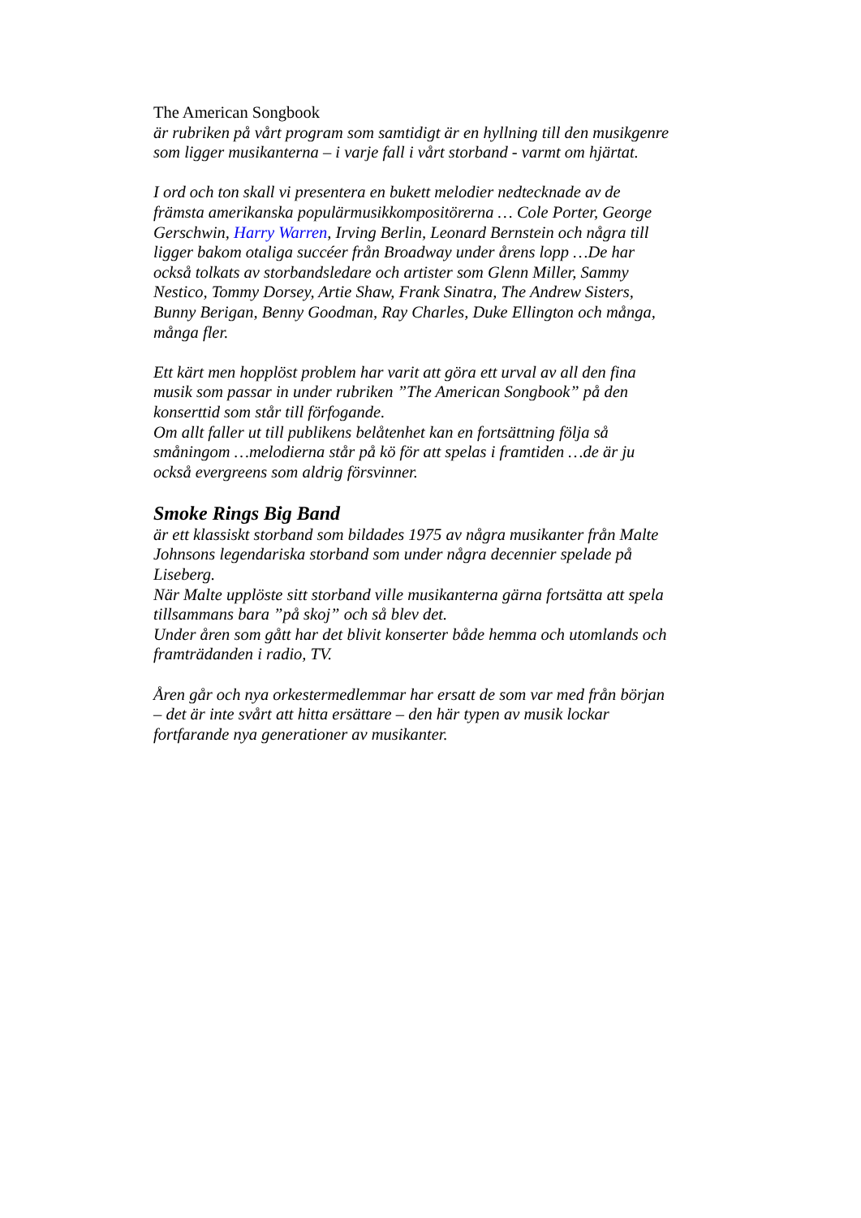The American Songbook
är rubriken på vårt program som samtidigt är en hyllning till den musikgenre som ligger musikanterna – i varje fall i vårt storband - varmt om hjärtat.
I ord och ton skall vi presentera en bukett melodier nedtecknade av de främsta amerikanska populärmusikkompositörerna … Cole Porter, George Gerschwin, Harry Warren, Irving Berlin, Leonard Bernstein och några till ligger bakom otaliga succéer från Broadway under årens lopp …De har också tolkats av storbandsledare och artister som Glenn Miller, Sammy Nestico, Tommy Dorsey, Artie Shaw, Frank Sinatra, The Andrew Sisters, Bunny Berigan, Benny Goodman, Ray Charles, Duke Ellington och många, många fler.
Ett kärt men hopplöst problem har varit att göra ett urval av all den fina musik som passar in under rubriken ”The American Songbook” på den konserttid som står till förfogande.
Om allt faller ut till publikens belåtenhet kan en fortsättning följa så småningom …melodierna står på kö för att spelas i framtiden …de är ju också evergreens som aldrig försvinner.
Smoke Rings Big Band
är ett klassiskt storband som bildades 1975 av några musikanter från Malte Johnsons legendariska storband som under några decennier spelade på Liseberg.
När Malte upplöste sitt storband ville musikanterna gärna fortsätta att spela tillsammans bara ”på skoj” och så blev det.
Under åren som gått har det blivit konserter både hemma och utomlands och framträdanden i radio, TV.
Åren går och nya orkestermedlemmar har ersatt de som var med från början – det är inte svårt att hitta ersättare – den här typen av musik lockar fortfarande nya generationer av musikanter.